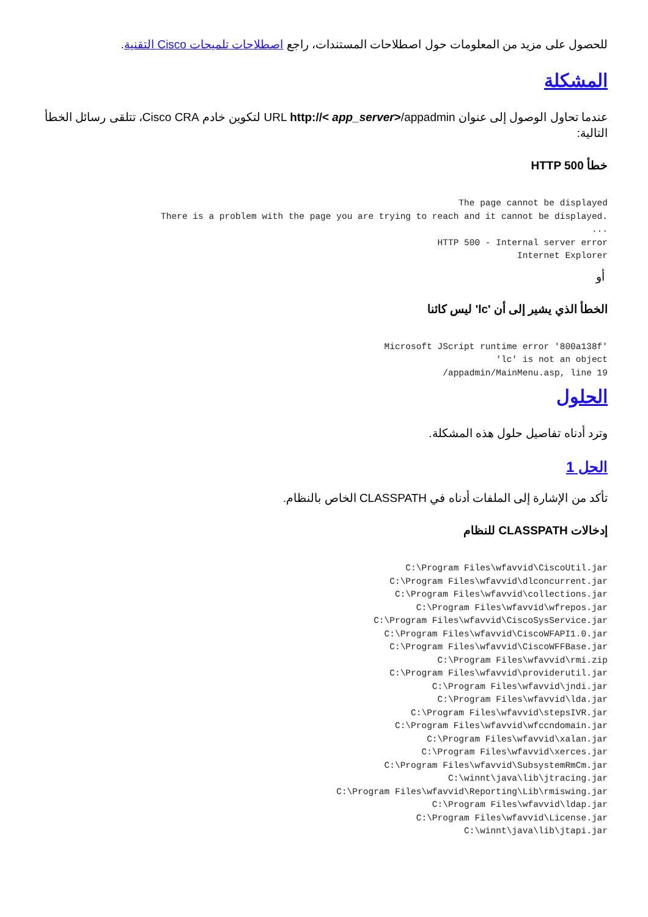للحصول على مزيد من المعلومات حول اصطلاحات المستندات، راجع اصطلاحات تلميحات Cisco التقنية.
المشكلة
عندما تحاول الوصول إلى عنوان URL http://< app_server>/appadmin لتكوين خادم Cisco CRA، تتلقى رسائل الخطأ التالية:
خطأ HTTP 500
The page cannot be displayed
.There is a problem with the page you are trying to reach and it cannot be displayed    
...    
HTTP 500 - Internal server error    
Internet Explorer    
أو
الخطأ الذي يشير إلى أن 'lc' ليس كائنا
'Microsoft JScript runtime error '800a138f
lc' is not an object'    
appadmin/MainMenu.asp, line 19/    
الحلول
وترد أدناه تفاصيل حلول هذه المشكلة.
الحل 1
تأكد من الإشارة إلى الملفات أدناه في CLASSPATH الخاص بالنظام.
إدخالات CLASSPATH للنظام
C:\Program Files\wfavvid\CiscoUtil.jar
C:\Program Files\wfavvid\dlconcurrent.jar
C:\Program Files\wfavvid\collections.jar
C:\Program Files\wfavvid\wfrepos.jar
C:\Program Files\wfavvid\CiscoSysService.jar
C:\Program Files\wfavvid\CiscoWFAPI1.0.jar
C:\Program Files\wfavvid\CiscoWFFBase.jar
C:\Program Files\wfavvid\rmi.zip
C:\Program Files\wfavvid\providerutil.jar
C:\Program Files\wfavvid\jndi.jar
C:\Program Files\wfavvid\lda.jar
C:\Program Files\wfavvid\stepsIVR.jar
C:\Program Files\wfavvid\wfccndomain.jar
C:\Program Files\wfavvid\xalan.jar
C:\Program Files\wfavvid\xerces.jar
C:\Program Files\wfavvid\SubsystemRmCm.jar
C:\winnt\java\lib\jtracing.jar
C:\Program Files\wfavvid\Reporting\Lib\rmiswing.jar
C:\Program Files\wfavvid\ldap.jar
C:\Program Files\wfavvid\License.jar
C:\winnt\java\lib\jtapi.jar